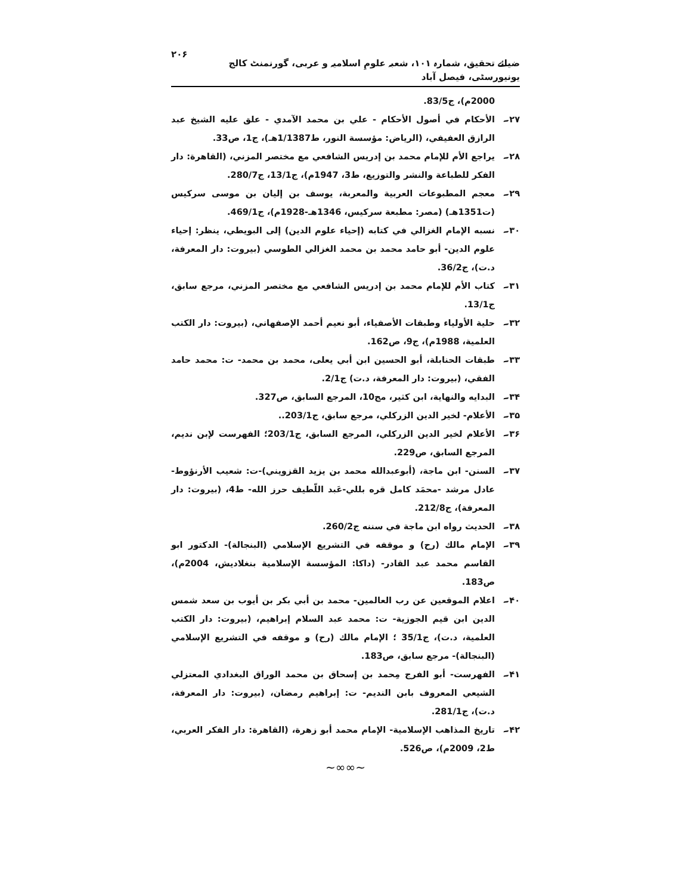ضیائے تحقیق، شمارہ ۱۰۱، شعبہ علومِ اسلامیہ و عربی، گورنمنٹ کالج یونیورسٹی، فیصل آباد ۲۰۶
2000م)، ج83/5.
۲۷۔ الأحكام في أصول الأحكام - علي بن محمد الآمدي - علق عليه الشيخ عبد الرازق العفيفي، (الرياض: مؤسسة النور، ط1/1387هـ)، ج1، ص33.
۲۸۔ يراجع الأم للإمام محمد بن إدريس الشافعي مع مختصر المزني، (القاهرة: دار الفكر للطباعة والنشر والتوزيع، ط3، 1947م)، ج13/1، ج280/7.
۲۹۔ معجم المطبوعات العربية والمعربة، يوسف بن إليان بن موسى سركيس (ت1351هـ) (مصر: مطبعة سركيس، 1346هـ-1928م)، ج469/1.
۳۰۔ نسبه الإمام الغزالي في كتابه (إحياء علوم الدين) إلى البويطي، ينظر: إحياء علوم الدين- أبو حامد محمد بن محمد الغزالي الطوسي (بيروت: دار المعرفة، د.ت)، ج36/2.
۳۱۔ كتاب الأم للإمام محمد بن إدريس الشافعي مع مختصر المزني، مرجع سابق، ج13/1.
۳۲۔ حلية الأولياء وطبقات الأصفياء، أبو نعيم أحمد الإصفهاني، (بيروت: دار الكتب العلمية، 1988م)، ج9، ص162.
۳۳۔ طبقات الحنابلة، أبو الحسين ابن أبي يعلى، محمد بن محمد- ت: محمد حامد الفقي، (بيروت: دار المعرفة، د.ت) ج2/1.
۳۴۔ البدايه والنهاية، ابن كثير، مج10، المرجع السابق، ص327.
۳۵۔ الأعلام- لخير الدين الزركلي، مرجع سابق، ج203/1..
۳۶۔ الأعلام لخير الدين الزركلي، المرجع السابق، ج203/1؛ الفهرست لإبن نديم، المرجع السابق، ص229.
۳۷۔ السنن- ابن ماجة، (أبوعبدالله محمد بن يزيد القزويني)-ت: شعيب الأرنؤوط-عادل مرشد -محمَد كامل قره بللي-عَبد اللّطيف حرز الله- ط4، (بيروت: دار المعرفة)، ج212/8.
۳۸۔ الحديث رواه ابن ماجة في سننه ج260/2.
۳۹۔ الإمام مالك (رح) و موقفه في التشريع الإسلامي (البنجالة)- الدكتور ابو القاسم محمد عبد القادر- (داكا: المؤسسة الإسلامية بنغلاديش، 2004م)، ص183.
۴۰۔ اعلام الموقعين عن رب العالمين- محمد بن أبي بكر بن أيوب بن سعد شمس الدين ابن قيم الجوزية- ت: محمد عبد السلام إبراهيم، (بيروت: دار الكتب العلمية، د.ت)، ج35/1 ؛ الإمام مالك (رح) و موقفه في التشريع الإسلامي (البنجالة)- مرجع سابق، ص183.
۴۱۔ الفهرست- أبو الفرج مِحمد بن إسحاق بن محمد الوراق البغدادي المعتزلي الشيعي المعروف بابن النديم- ت: إبراهيم رمضان، (بيروت: دار المعرفة، د.ت)، ج281/1.
۴۲۔ تاريخ المذاهب الإسلامية- الإمام محمد أبو زهرة، (القاهرة: دار الفكر العربي، ط2، 2009م)، ص526.
~∞∞~